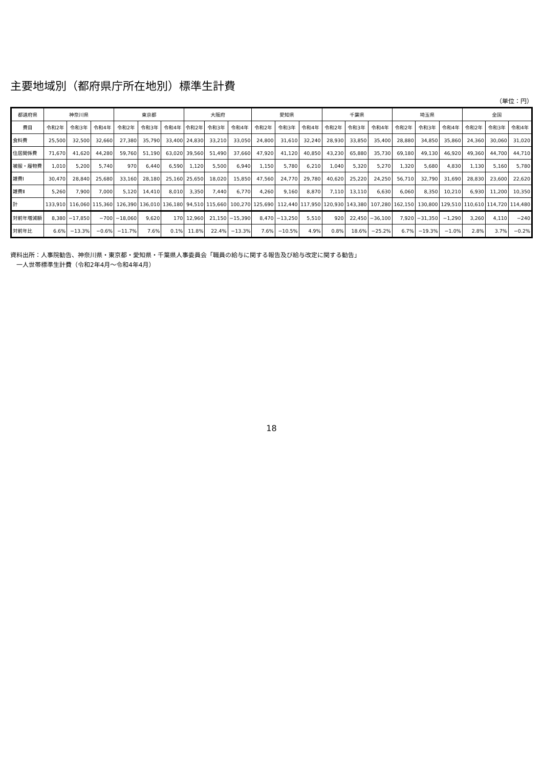主要地域別（都府県庁所在地別）標準生計費
（単位：円）
| 都道府県 | 神奈川県 | | | 東京都 | | | 大阪府 | | | 愛知県 | | | 千葉県 | | | 埼玉県 | | | 全国 | | |
| --- | --- | --- | --- | --- | --- | --- | --- | --- | --- | --- | --- | --- | --- | --- | --- | --- | --- | --- | --- | --- | --- |
| 費目 | 令和2年 | 令和3年 | 令和4年 | 令和2年 | 令和3年 | 令和4年 | 令和2年 | 令和3年 | 令和4年 | 令和2年 | 令和3年 | 令和4年 | 令和2年 | 令和3年 | 令和4年 | 令和2年 | 令和3年 | 令和4年 | 令和2年 | 令和3年 | 令和4年 |
| 食料費 | 25,500 | 32,500 | 32,660 | 27,380 | 35,790 | 33,400 | 24,830 | 33,210 | 33,050 | 24,800 | 31,610 | 32,240 | 28,930 | 33,850 | 35,400 | 28,880 | 34,850 | 35,860 | 24,360 | 30,060 | 31,020 |
| 住居関係費 | 71,670 | 41,620 | 44,280 | 59,760 | 51,190 | 63,020 | 39,560 | 51,490 | 37,660 | 47,920 | 41,120 | 40,850 | 43,230 | 65,880 | 35,730 | 69,180 | 49,130 | 46,920 | 49,360 | 44,700 | 44,710 |
| 被服・履物費 | 1,010 | 5,200 | 5,740 | 970 | 6,440 | 6,590 | 1,120 | 5,500 | 6,940 | 1,150 | 5,780 | 6,210 | 1,040 | 5,320 | 5,270 | 1,320 | 5,680 | 4,830 | 1,130 | 5,160 | 5,780 |
| 雑費Ⅰ | 30,470 | 28,840 | 25,680 | 33,160 | 28,180 | 25,160 | 25,650 | 18,020 | 15,850 | 47,560 | 24,770 | 29,780 | 40,620 | 25,220 | 24,250 | 56,710 | 32,790 | 31,690 | 28,830 | 23,600 | 22,620 |
| 雑費Ⅱ | 5,260 | 7,900 | 7,000 | 5,120 | 14,410 | 8,010 | 3,350 | 7,440 | 6,770 | 4,260 | 9,160 | 8,870 | 7,110 | 13,110 | 6,630 | 6,060 | 8,350 | 10,210 | 6,930 | 11,200 | 10,350 |
| 計 | 133,910 | 116,060 | 115,360 | 126,390 | 136,010 | 136,180 | 94,510 | 115,660 | 100,270 | 125,690 | 112,440 | 117,950 | 120,930 | 143,380 | 107,280 | 162,150 | 130,800 | 129,510 | 110,610 | 114,720 | 114,480 |
| 対前年増減額 | 8,380 | −17,850 | −700 | −18,060 | 9,620 | 170 | 12,960 | 21,150 | −15,390 | 8,470 | −13,250 | 5,510 | 920 | 22,450 | −36,100 | 7,920 | −31,350 | −1,290 | 3,260 | 4,110 | −240 |
| 対前年比 | 6.6% | −13.3% | −0.6% | −11.7% | 7.6% | 0.1% | 11.8% | 22.4% | −13.3% | 7.6% | −10.5% | 4.9% | 0.8% | 18.6% | −25.2% | 6.7% | −19.3% | −1.0% | 2.8% | 3.7% | −0.2% |
資料出所：人事院勧告、神奈川県・東京都・愛知県・千葉県人事委員会「職員の給与に関する報告及び給与改定に関する勧告」
　一人世帯標準生計費（令和2年4月～令和4年4月）
18